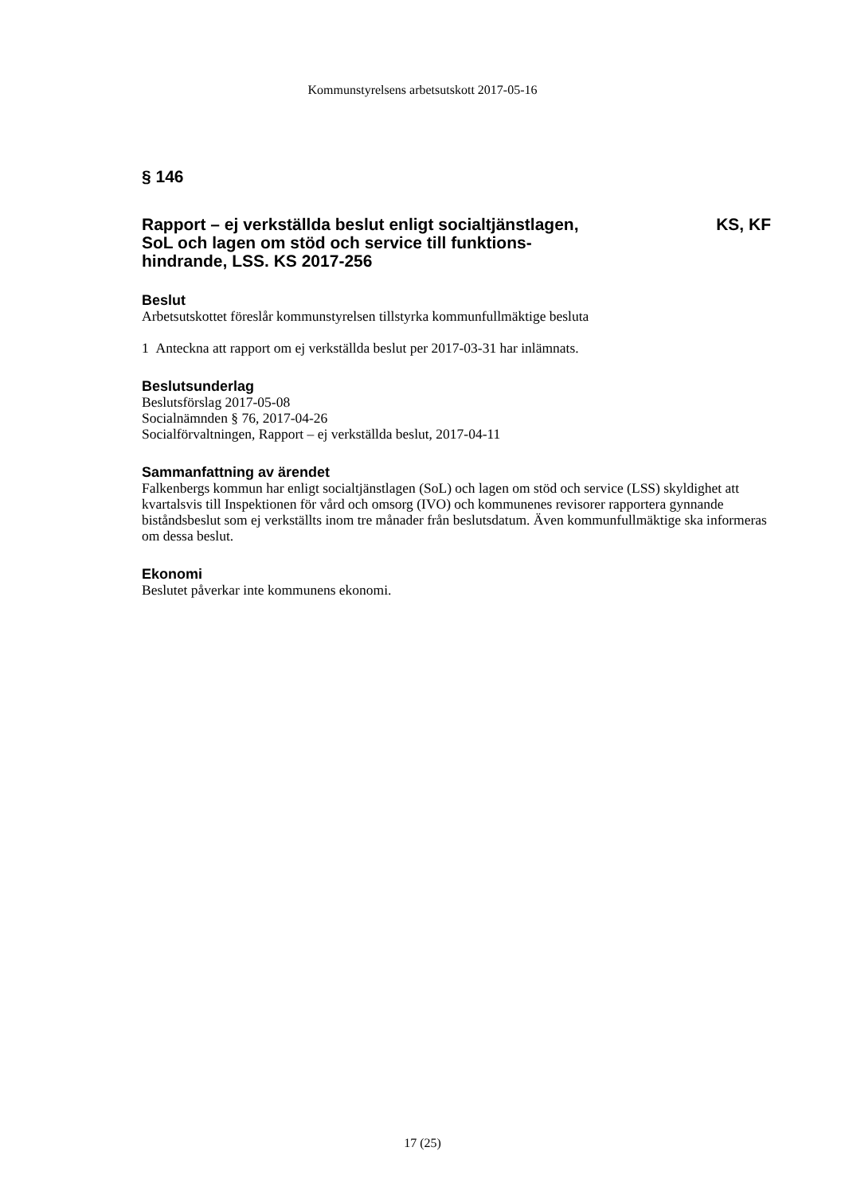Kommunstyrelsens arbetsutskott 2017-05-16
§ 146
Rapport – ej verkställda beslut enligt socialtjänstlagen,
SoL och lagen om stöd och service till funktions-
hindrande, LSS. KS 2017-256
KS, KF
Beslut
Arbetsutskottet föreslår kommunstyrelsen tillstyrka kommunfullmäktige besluta
1 Anteckna att rapport om ej verkställda beslut per 2017-03-31 har inlämnats.
Beslutsunderlag
Beslutsförslag 2017-05-08
Socialnämnden § 76, 2017-04-26
Socialförvaltningen, Rapport – ej verkställda beslut, 2017-04-11
Sammanfattning av ärendet
Falkenbergs kommun har enligt socialtjänstlagen (SoL) och lagen om stöd och service (LSS) skyldighet att kvartalsvis till Inspektionen för vård och omsorg (IVO) och kommunenes revisorer rapportera gynnande biståndsbeslut som ej verkställts inom tre månader från beslutsdatum. Även kommunfullmäktige ska informeras om dessa beslut.
Ekonomi
Beslutet påverkar inte kommunens ekonomi.
17 (25)